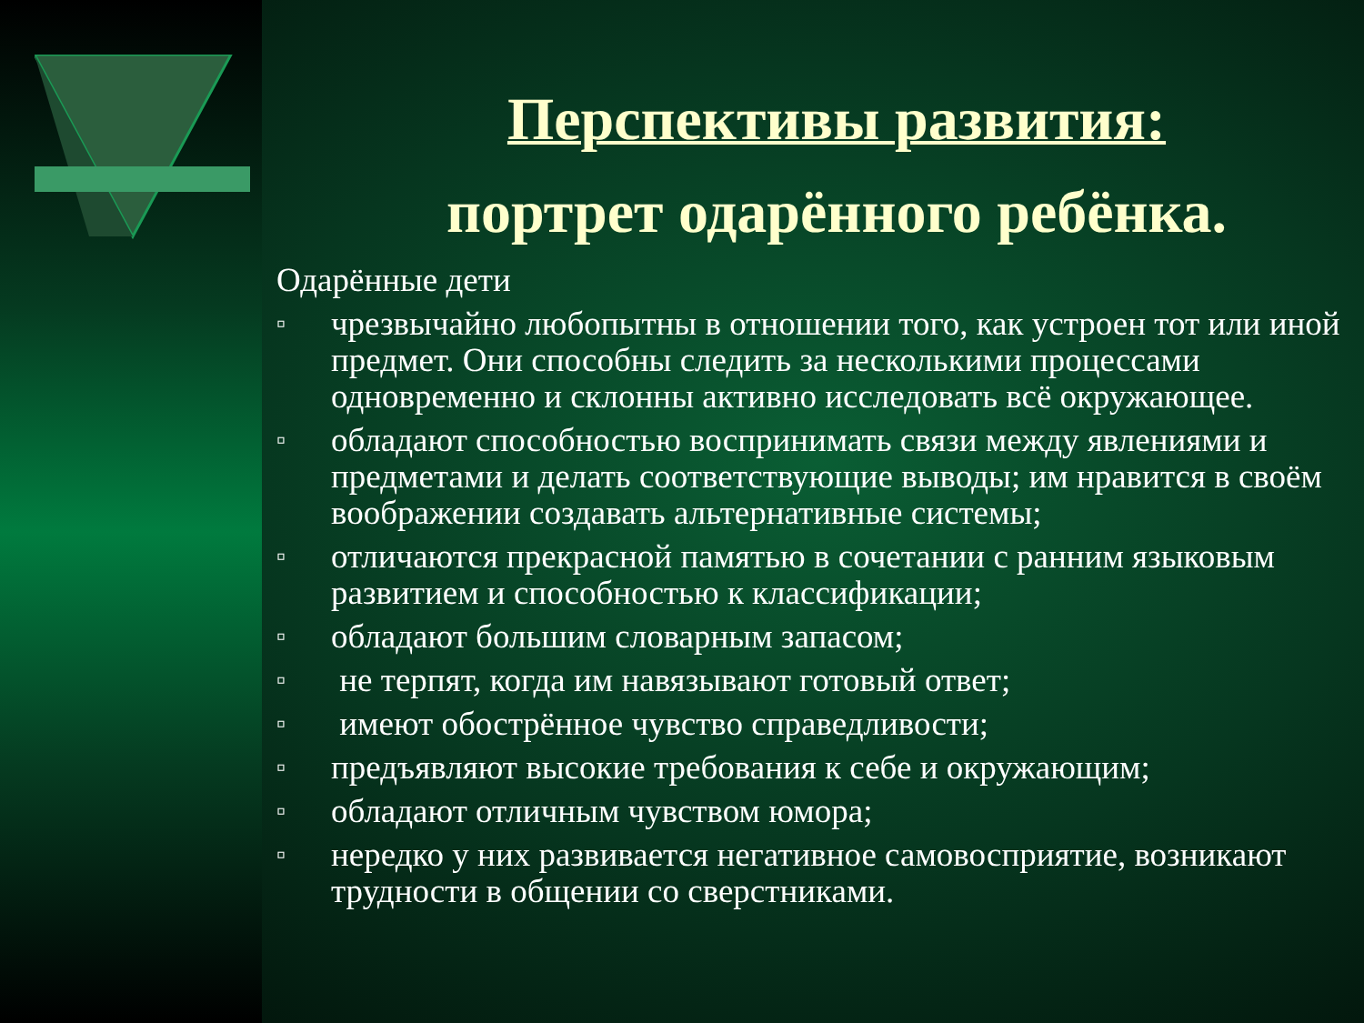Перспективы развития:
портрет одарённого ребёнка.
Одарённые дети
▫ чрезвычайно любопытны в отношении того, как устроен тот или иной предмет. Они способны следить за несколькими процессами одновременно и склонны активно исследовать всё окружающее.
▫ обладают способностью воспринимать связи между явлениями и предметами и делать соответствующие выводы; им нравится в своём воображении создавать альтернативные системы;
▫ отличаются прекрасной памятью в сочетании с ранним языковым развитием и способностью к классификации;
▫ обладают большим словарным запасом;
▫ не терпят, когда им навязывают готовый ответ;
▫ имеют обострённое чувство справедливости;
▫ предъявляют высокие требования к себе и окружающим;
▫ обладают отличным чувством юмора;
▫ нередко у них развивается негативное самовосприятие, возникают трудности в общении со сверстниками.